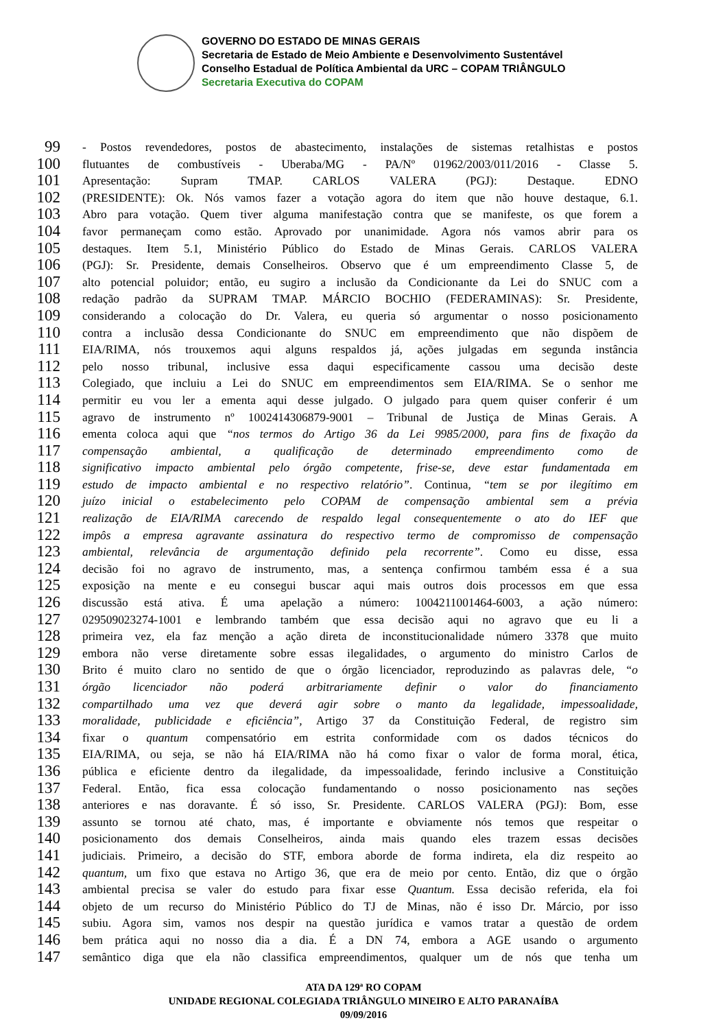GOVERNO DO ESTADO DE MINAS GERAIS
Secretaria de Estado de Meio Ambiente e Desenvolvimento Sustentável
Conselho Estadual de Política Ambiental da URC – COPAM TRIÂNGULO
Secretaria Executiva do COPAM
99 - Postos revendedores, postos de abastecimento, instalações de sistemas retalhistas e postos
100 flutuantes de combustíveis - Uberaba/MG - PA/Nº 01962/2003/011/2016 - Classe 5.
101 Apresentação: Supram TMAP. CARLOS VALERA (PGJ): Destaque. EDNO
102 (PRESIDENTE): Ok. Nós vamos fazer a votação agora do item que não houve destaque, 6.1.
103 Abro para votação. Quem tiver alguma manifestação contra que se manifeste, os que forem a
104 favor permaneçam como estão. Aprovado por unanimidade. Agora nós vamos abrir para os
105 destaques. Item 5.1, Ministério Público do Estado de Minas Gerais. CARLOS VALERA
106 (PGJ): Sr. Presidente, demais Conselheiros. Observo que é um empreendimento Classe 5, de
107 alto potencial poluidor; então, eu sugiro a inclusão da Condicionante da Lei do SNUC com a
108 redação padrão da SUPRAM TMAP. MÁRCIO BOCHIO (FEDERAMINAS): Sr. Presidente,
109 considerando a colocação do Dr. Valera, eu queria só argumentar o nosso posicionamento
110 contra a inclusão dessa Condicionante do SNUC em empreendimento que não dispõem de
111 EIA/RIMA, nós trouxemos aqui alguns respaldos já, ações julgadas em segunda instância
112 pelo nosso tribunal, inclusive essa daqui especificamente cassou uma decisão deste
113 Colegiado, que incluiu a Lei do SNUC em empreendimentos sem EIA/RIMA. Se o senhor me
114 permitir eu vou ler a ementa aqui desse julgado. O julgado para quem quiser conferir é um
115 agravo de instrumento nº 1002414306879-9001 – Tribunal de Justiça de Minas Gerais. A
116 ementa coloca aqui que “nos termos do Artigo 36 da Lei 9985/2000, para fins de fixação da
117 compensação ambiental, a qualificação de determinado empreendimento como de
118 significativo impacto ambiental pelo órgão competente, frise-se, deve estar fundamentada em
119 estudo de impacto ambiental e no respectivo relatório”. Continua, “tem se por ilegítimo em
120 juízo inicial o estabelecimento pelo COPAM de compensação ambiental sem a prévia
121 realização de EIA/RIMA carecendo de respaldo legal consequentemente o ato do IEF que
122 impôs a empresa agravante assinatura do respectivo termo de compromisso de compensação
123 ambiental, relevância de argumentação definido pela recorrente”. Como eu disse, essa
124 decisão foi no agravo de instrumento, mas, a sentença confirmou também essa é a sua
125 exposição na mente e eu consegui buscar aqui mais outros dois processos em que essa
126 discussão está ativa. É uma apelação a número: 1004211001464-6003, a ação número:
127 029509023274-1001 e lembrando também que essa decisão aqui no agravo que eu li a
128 primeira vez, ela faz menção a ação direta de inconstitucionalidade número 3378 que muito
129 embora não verse diretamente sobre essas ilegalidades, o argumento do ministro Carlos de
130 Brito é muito claro no sentido de que o órgão licenciador, reproduzindo as palavras dele, “o
131 órgão licenciador não poderá arbitrariamente definir o valor do financiamento
132 compartilhado uma vez que deverá agir sobre o manto da legalidade, impessoalidade,
133 moralidade, publicidade e eficiência”, Artigo 37 da Constituição Federal, de registro sim
134 fixar o quantum compensatório em estrita conformidade com os dados técnicos do
135 EIA/RIMA, ou seja, se não há EIA/RIMA não há como fixar o valor de forma moral, ética,
136 pública e eficiente dentro da ilegalidade, da impessoalidade, ferindo inclusive a Constituição
137 Federal. Então, fica essa colocação fundamentando o nosso posicionamento nas seções
138 anteriores e nas doravante. É só isso, Sr. Presidente. CARLOS VALERA (PGJ): Bom, esse
139 assunto se tornou até chato, mas, é importante e obviamente nós temos que respeitar o
140 posicionamento dos demais Conselheiros, ainda mais quando eles trazem essas decisões
141 judiciais. Primeiro, a decisão do STF, embora aborde de forma indireta, ela diz respeito ao
142 quantum, um fixo que estava no Artigo 36, que era de meio por cento. Então, diz que o órgão
143 ambiental precisa se valer do estudo para fixar esse Quantum. Essa decisão referida, ela foi
144 objeto de um recurso do Ministério Público do TJ de Minas, não é isso Dr. Márcio, por isso
145 subiu. Agora sim, vamos nos despir na questão jurídica e vamos tratar a questão de ordem
146 bem prática aqui no nosso dia a dia. É a DN 74, embora a AGE usando o argumento
147 semântico diga que ela não classifica empreendimentos, qualquer um de nós que tenha um
ATA DA 129ª RO COPAM
UNIDADE REGIONAL COLEGIADA TRIÂNGULO MINEIRO E ALTO PARANAÍBA
09/09/2016